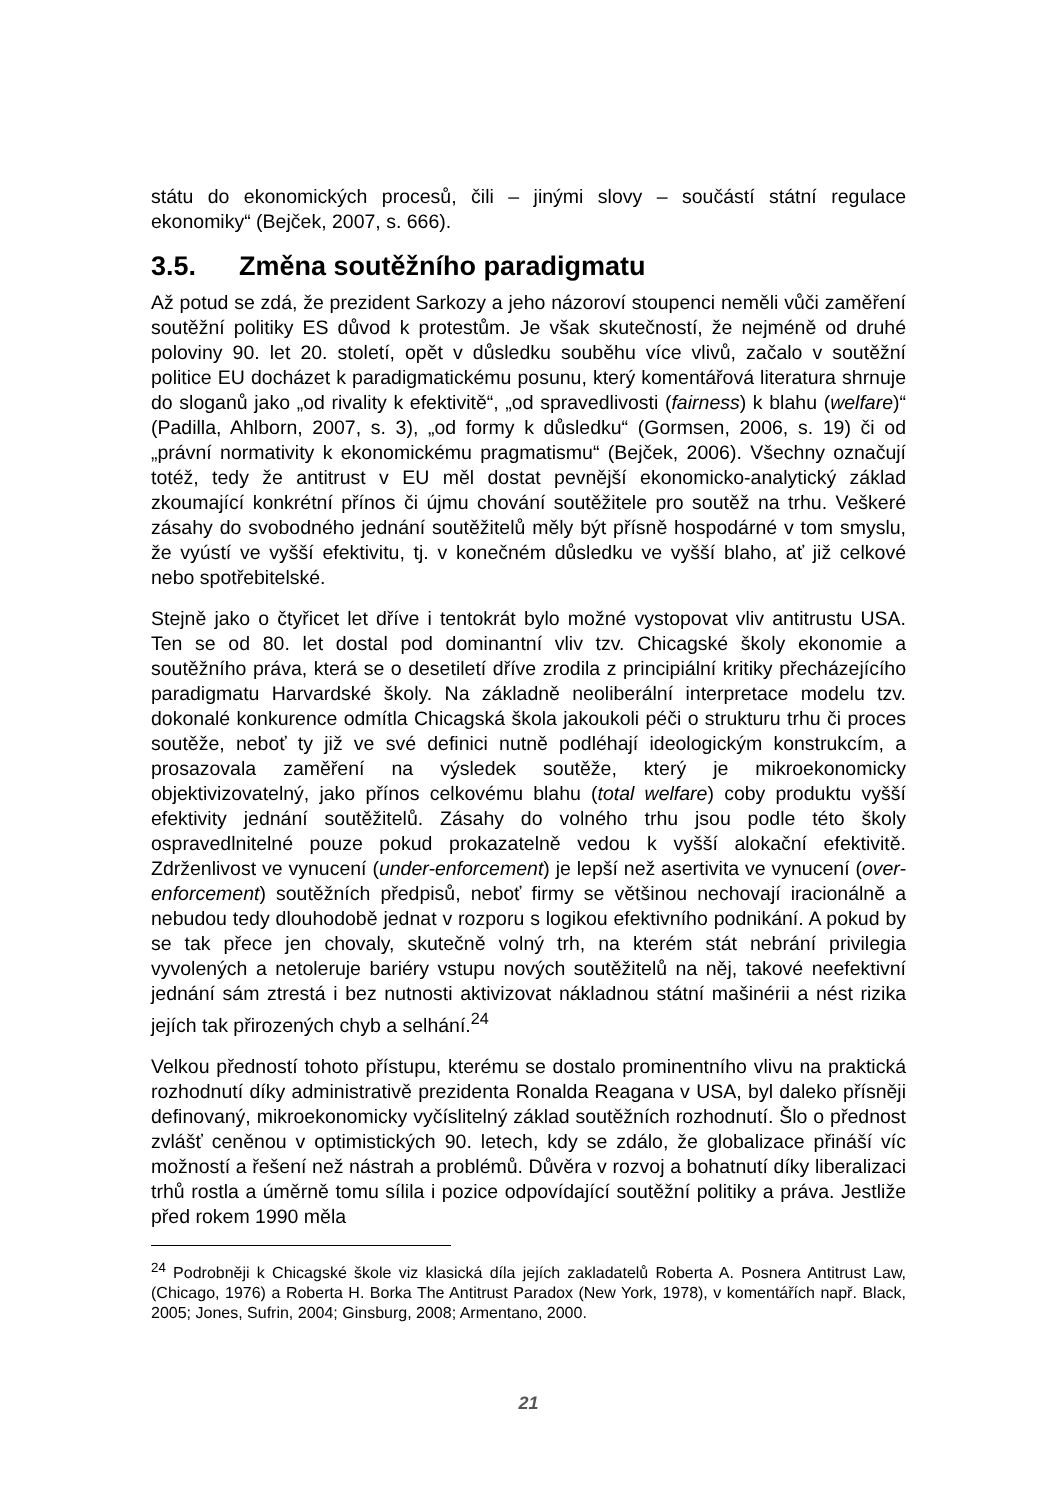státu do ekonomických procesů, čili – jinými slovy – součástí státní regulace ekonomiky“ (Bejček, 2007, s. 666).
3.5. Změna soutěžního paradigmatu
Až potud se zdá, že prezident Sarkozy a jeho názoroví stoupenci neměli vůči zaměření soutěžní politiky ES důvod k protestům. Je však skutečností, že nejméně od druhé poloviny 90. let 20. století, opět v důsledku souběhu více vlivů, začalo v soutěžní politice EU docházet k paradigmatickému posunu, který komentářová literatura shrnuje do sloganů jako „od rivality k efektivitě“, „od spravedlivosti (fairness) k blahu (welfare)“ (Padilla, Ahlborn, 2007, s. 3), „od formy k důsledku“ (Gormsen, 2006, s. 19) či od „právní normativity k ekonomickému pragmatismu“ (Bejček, 2006). Všechny označují totéž, tedy že antitrust v EU měl dostat pevnější ekonomicko-analytický základ zkoumající konkrétní přínos či újmu chování soutěžitele pro soutěž na trhu. Veškeré zásahy do svobodného jednání soutěžitelů měly být přísně hospodárné v tom smyslu, že vyústí ve vyšší efektivitu, tj. v konečném důsledku ve vyšší blaho, ať již celkové nebo spotřebitelské.
Stejně jako o čtyřicet let dříve i tentokrát bylo možné vystopovat vliv antitrustu USA. Ten se od 80. let dostal pod dominantní vliv tzv. Chicagské školy ekonomie a soutěžního práva, která se o desetiletí dříve zrodila z principiální kritiky přecházejícího paradigmatu Harvardské školy. Na základně neoliberální interpretace modelu tzv. dokonalé konkurence odmítla Chicagská škola jakoukoli péči o strukturu trhu či proces soutěže, neboť ty již ve své definici nutně podléhají ideologickým konstrukcím, a prosazovala zaměření na výsledek soutěže, který je mikroekonomicky objektivizovatelný, jako přínos celkovému blahu (total welfare) coby produktu vyšší efektivity jednání soutěžitelů. Zásahy do volného trhu jsou podle této školy ospravedlnitelné pouze pokud prokazatelně vedou k vyšší alokační efektivitě. Zdrženlivost ve vynucení (under-enforcement) je lepší než asertivita ve vynucení (over-enforcement) soutěžních předpisů, neboť firmy se většinou nechovají iracionálně a nebudou tedy dlouhodobě jednat v rozporu s logikou efektivního podnikání. A pokud by se tak přece jen chovaly, skutečně volný trh, na kterém stát nebrání privilegia vyvolených a netoleruje bariéry vstupu nových soutěžitelů na něj, takové neefektivní jednání sám ztrestá i bez nutnosti aktivizovat nákladnou státní mašinérii a nést rizika jejích tak přirozených chyb a selhání.<sup>24</sup>
Velkou předností tohoto přístupu, kterému se dostalo prominentního vlivu na praktická rozhodnutí díky administrativě prezidenta Ronalda Reagana v USA, byl daleko přísněji definovaný, mikroekonomicky vyčíslitelný základ soutěžních rozhodnutí. Šlo o přednost zvlášť ceněnou v optimistických 90. letech, kdy se zdálo, že globalizace přináší víc možností a řešení než nástrah a problémů. Důvěra v rozvoj a bohatnutí díky liberalizaci trhů rostla a úměrně tomu sílila i pozice odpovídající soutěžní politiky a práva. Jestliže před rokem 1990 měla
<sup>24</sup> Podrobněji k Chicagské škole viz klasická díla jejích zakladatelů Roberta A. Posnera Antitrust Law, (Chicago, 1976) a Roberta H. Borka The Antitrust Paradox (New York, 1978), v komentářích např. Black, 2005; Jones, Sufrin, 2004; Ginsburg, 2008; Armentano, 2000.
21